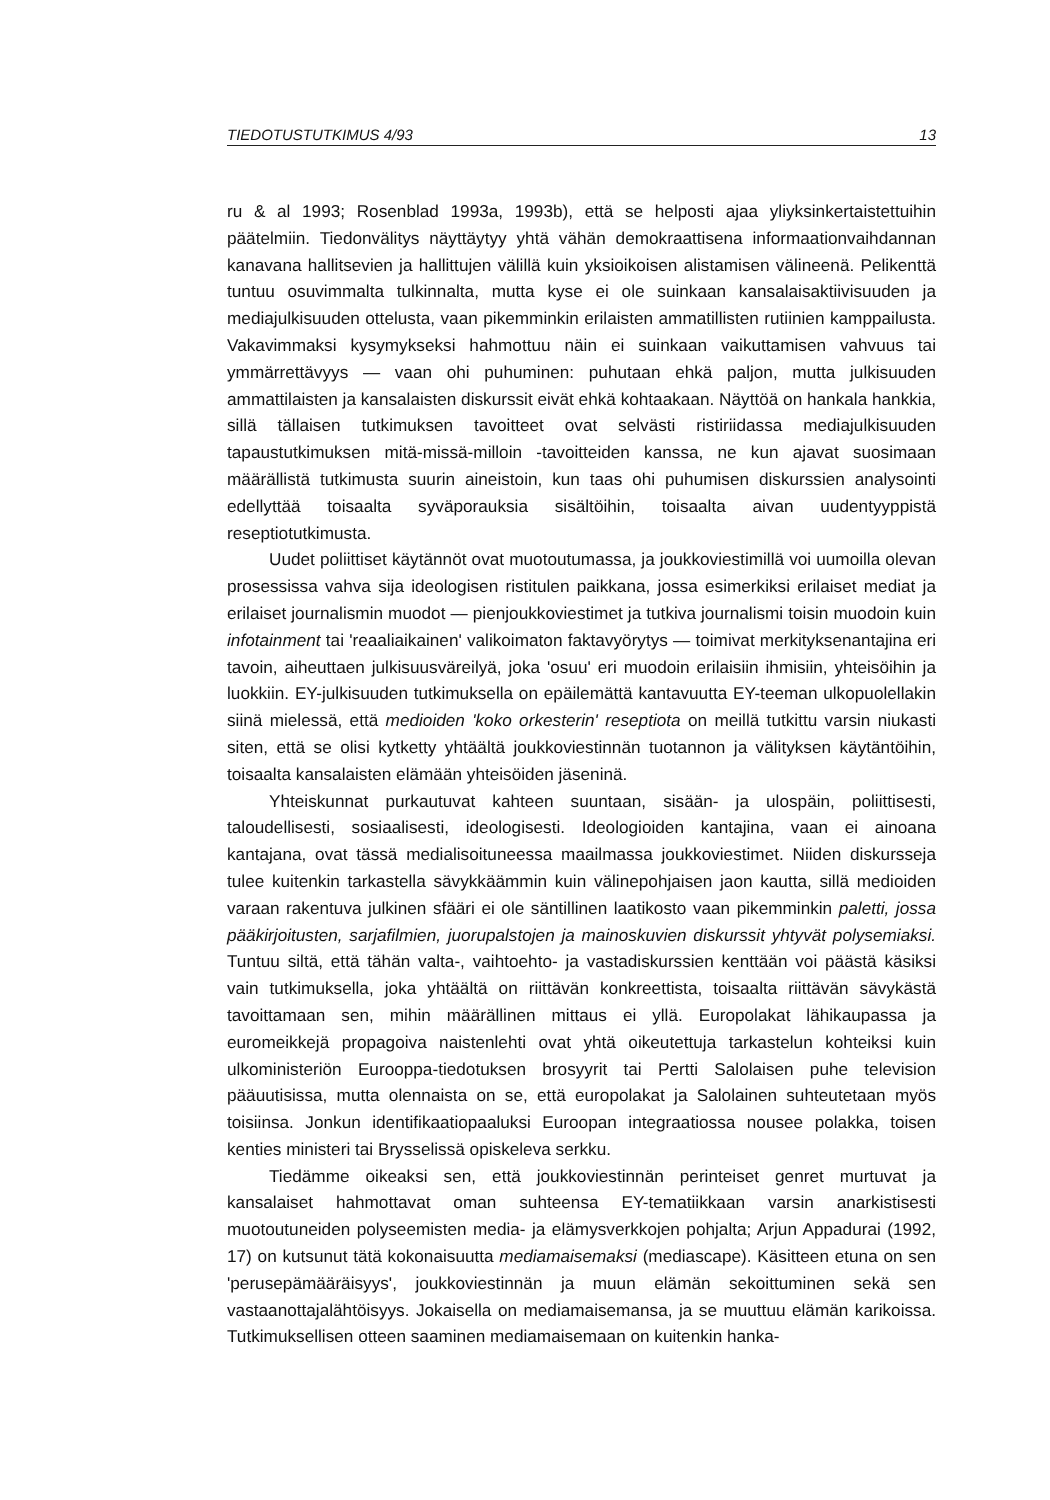TIEDOTUSTUTKIMUS 4/93 13
ru & al 1993; Rosenblad 1993a, 1993b), että se helposti ajaa yliyksinkertaistettuihin päätelmiin. Tiedonvälitys näyttäytyy yhtä vähän demokraattisena informaationvaihdannan kanavana hallitsevien ja hallittujen välillä kuin yksioikoisen alistamisen välineenä. Pelikenttä tuntuu osuvimmalta tulkinnalta, mutta kyse ei ole suinkaan kansalaisaktiivisuuden ja mediajulkisuuden ottelusta, vaan pikemminkin erilaisten ammatillisten rutiinien kamppailusta. Vakavimmaksi kysymykseksi hahmottuu näin ei suinkaan vaikuttamisen vahvuus tai ymmärrettävyys — vaan ohi puhuminen: puhutaan ehkä paljon, mutta julkisuuden ammattilaisten ja kansalaisten diskurssit eivät ehkä kohtaakaan. Näyttöä on hankala hankkia, sillä tällaisen tutkimuksen tavoitteet ovat selvästi ristiriidassa mediajulkisuuden tapaustutkimuksen mitä-missä-milloin -tavoitteiden kanssa, ne kun ajavat suosimaan määrällistä tutkimusta suurin aineistoin, kun taas ohi puhumisen diskurssien analysointi edellyttää toisaalta syväporauksia sisältöihin, toisaalta aivan uudentyyppistä reseptiotutkimusta.
Uudet poliittiset käytännöt ovat muotoutumassa, ja joukkoviestimillä voi uumoilla olevan prosessissa vahva sija ideologisen ristitulen paikkana, jossa esimerkiksi erilaiset mediat ja erilaiset journalismin muodot — pienjoukkoviestimet ja tutkiva journalismi toisin muodoin kuin infotainment tai 'reaaliaikainen' valikoimaton faktavyörytys — toimivat merkityksenantajina eri tavoin, aiheuttaen julkisuusväreilyä, joka 'osuu' eri muodoin erilaisiin ihmisiin, yhteisöihin ja luokkiin. EY-julkisuuden tutkimuksella on epäilemättä kantavuutta EY-teeman ulkopuolellakin siinä mielessä, että medioiden 'koko orkesterin' reseptiota on meillä tutkittu varsin niukasti siten, että se olisi kytketty yhtäältä joukkoviestinnän tuotannon ja välityksen käytäntöihin, toisaalta kansalaisten elämään yhteisöiden jäseninä.
Yhteiskunnat purkautuvat kahteen suuntaan, sisään- ja ulospäin, poliittisesti, taloudellisesti, sosiaalisesti, ideologisesti. Ideologioiden kantajina, vaan ei ainoana kantajana, ovat tässä medialisoituneessa maailmassa joukkoviestimet. Niiden diskursseja tulee kuitenkin tarkastella sävykkäämmin kuin välinepohjaisen jaon kautta, sillä medioiden varaan rakentuva julkinen sfääri ei ole säntillinen laatikosto vaan pikemminkin paletti, jossa pääkirjoitusten, sarjafilmien, juorupalstojen ja mainoskuvien diskurssit yhtyvät polysemiaksi. Tuntuu siltä, että tähän valta-, vaihtoehto- ja vastadiskurssien kenttään voi päästä käsiksi vain tutkimuksella, joka yhtäältä on riittävän konkreettista, toisaalta riittävän sävykästä tavoittamaan sen, mihin määrällinen mittaus ei yllä. Europolakat lähikaupassa ja euromeikkejä propagoiva naistenlehti ovat yhtä oikeutettuja tarkastelun kohteiksi kuin ulkoministeriön Eurooppa-tiedotuksen brosyyrit tai Pertti Salolaisen puhe television pääuutisissa, mutta olennaista on se, että europolakat ja Salolainen suhteutetaan myös toisiinsa. Jonkun identifikaatiopaaluksi Euroopan integraatiossa nousee polakka, toisen kenties ministeri tai Brysselissä opiskeleva serkku.
Tiedämme oikeaksi sen, että joukkoviestinnän perinteiset genret murtuvat ja kansalaiset hahmottavat oman suhteensa EY-tematiikkaan varsin anarkistisesti muotoutuneiden polyseemisten media- ja elämysverkkojen pohjalta; Arjun Appadurai (1992, 17) on kutsunut tätä kokonaisuutta mediamaisemaksi (mediascape). Käsitteen etuna on sen 'perusepämääräisyys', joukkoviestinnän ja muun elämän sekoittuminen sekä sen vastaanottajalähtöisyys. Jokaisella on mediamaisemansa, ja se muuttuu elämän karikoissa. Tutkimuksellisen otteen saaminen mediamaisemaan on kuitenkin hanka-